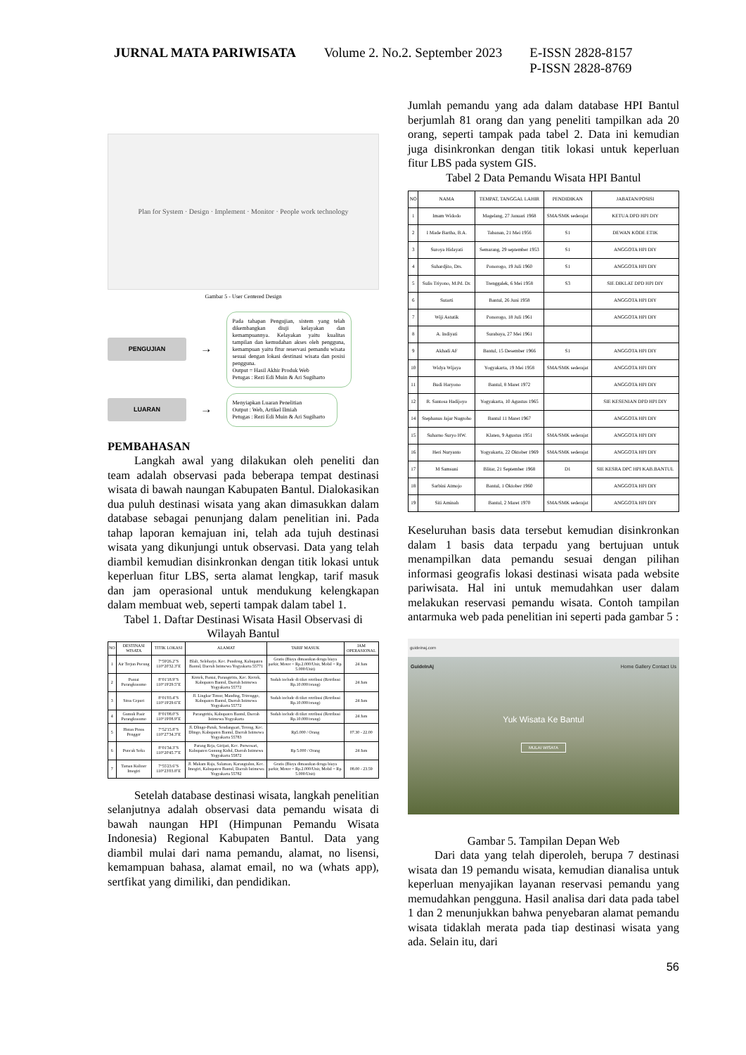| JURNAL MATA PARIWISATA | Volume 2. No.2. September 2023 | E-ISSN 2828-8157 P-ISSN 2828-8769 |
Plan for System · Design · Implement · Monitor · People work technology
Gambar 5 - User Centered Design
PENGUJIAN
→
Pada tahapan Pengujian, sistem yang telah dikembangkan diuji kelayakan dan kemampuannya. Kelayakan yaitu kualitas tampilan dan kemudahan akses oleh pengguna, kemampuan yaitu fitur reservasi pemandu wisata sesuai dengan lokasi destinasi wisata dan posisi pengguna.
Output = Hasil Akhir Produk Web
Petugas : Rezi Edi Muin & Ari Sugiharto
LUARAN
→
Menyiapkan Luaran Penelitian
Output : Web, Artikel Ilmiah
Petugas : Rezi Edi Muin & Ari Sugiharto
PEMBAHASAN
Langkah awal yang dilakukan oleh peneliti dan team adalah observasi pada beberapa tempat destinasi wisata di bawah naungan Kabupaten Bantul. Dialokasikan dua puluh destinasi wisata yang akan dimasukkan dalam database sebagai penunjang dalam penelitian ini. Pada tahap laporan kemajuan ini, telah ada tujuh destinasi wisata yang dikunjungi untuk observasi. Data yang telah diambil kemudian disinkronkan dengan titik lokasi untuk keperluan fitur LBS, serta alamat lengkap, tarif masuk dan jam operasional untuk mendukung kelengkapan dalam membuat web, seperti tampak dalam tabel 1.
Tabel 1. Daftar Destinasi Wisata Hasil Observasi di Wilayah Bantul
| NO | DESTINASI WISATA | TITIK LOKASI | ALAMAT | TARIF MASUK | JAM OPERASIONAL |
| --- | --- | --- | --- | --- | --- |
| 1 | Air Terjun Pucung | 7°59'26.2"S 110°20'32.3"E | Blali, Seloharjo, Kec. Pundong, Kabupaten Bantul, Daerah Istimewa Yogyakarta 55771 | Gratis (Biaya dimasukan denga biaya parkir, Motor = Rp.2.000/Unit, Mobil = Rp. 5.000/Unit) | 24 Jam |
| 2 | Pantai Parangkusumo | 8°01'18.9"S 110°19'29.5"E | Kretek, Pantai, Parangtritis, Kec. Kretek, Kabupaten Bantul, Daerah Istimewa Yogyakarta 55772 | Sudah include di tiket retribusi (Retribusi Rp.10.000/orang) | 24 Jam |
| 3 | Situs Cepuri | 8°01'03.4"S 110°19'29.6"E | Jl. Lingkar Timur, Manding, Trirenggo, Kabupaten Bantul, Daerah Istimewa Yogyakarta 55772 | Sudah include di tiket retribusi (Retribusi Rp.10.000/orang) | 24 Jam |
| 4 | Gumuk Pasir Parangkusumo | 8°01'08.0"S 110°19'08.9"E | Parangtritis, Kabupaten Bantul, Daerah Istimewa Yogyakarta | Sudah include di tiket retribusi (Retribusi Rp.10.000/orang) | 24 Jam |
| 5 | Hutan Pinus Pengger | 7°52'15.8"S 110°27'34.3"E | Jl. Dlingo-Patuk, Sendangsari, Terong, Kec. Dlingo, Kabupaten Bantul, Daerah Istimewa Yogyakarta 55783 | Rp5.000 / Orang | 07.30 - 22.00 |
| 6 | Puncak Soka | 8°01'34.3"S 110°20'45.7"E | Parang Reja, Girijati, Kec. Purwosari, Kabupaten Gunung Kidul, Daerah Istimewa Yogyakarta 55872 | Rp 5.000 / Orang | 24 Jam |
| 7 | Taman Kuliner Imogiri | 7°55'23.6"S 110°23'03.8"E | Jl. Makam Raja, Salaman, Karangtalun, Kec. Imogiri, Kabupaten Bantul, Daerah Istimewa Yogyakarta 55782 | Gratis (Biaya dimasukan denga biaya parkir, Motor = Rp.2.000/Unit, Mobil = Rp. 5.000/Unit) | 08.00 - 23.59 |
Setelah database destinasi wisata, langkah penelitian selanjutnya adalah observasi data pemandu wisata di bawah naungan HPI (Himpunan Pemandu Wisata Indonesia) Regional Kabupaten Bantul. Data yang diambil mulai dari nama pemandu, alamat, no lisensi, kemampuan bahasa, alamat email, no wa (whats app), sertfikat yang dimiliki, dan pendidikan.
Jumlah pemandu yang ada dalam database HPI Bantul berjumlah 81 orang dan yang peneliti tampilkan ada 20 orang, seperti tampak pada tabel 2. Data ini kemudian juga disinkronkan dengan titik lokasi untuk keperluan fitur LBS pada system GIS.
Tabel 2 Data Pemandu Wisata HPI Bantul
| NO | NAMA | TEMPAT, TANGGAL LAHIR | PENDIDIKAN | JABATAN/POSISI |
| --- | --- | --- | --- | --- |
| 1 | Imam Widodo | Magelang, 27 Januari 1968 | SMA/SMK sederajat | KETUA DPD HPI DIY |
| 2 | I Made Bartha, B.A. | Tabanan, 21 Mei 1956 | S1 | DEWAN KODE ETIK |
| 3 | Suroya Hidayati | Semarang, 29 september 1953 | S1 | ANGGOTA HPI DIY |
| 4 | Suhardjito, Drs. | Ponorogo, 19 Juli 1960 | S1 | ANGGOTA HPI DIY |
| 5 | Sulis Triyono, M.Pd. Dr. | Trenggalek, 6 Mei 1958 | S3 | SIE DIKLAT DPD HPI DIY |
| 6 | Sutarti | Bantul, 26 Juni 1958 | | ANGGOTA HPI DIY |
| 7 | Wiji Astutik | Ponorogo, 18 Juli 1961 | | ANGGOTA HPI DIY |
| 8 | A. Indiyati | Surabaya, 27 Mei 1961 | | |
| 9 | Akhadi AF | Bantul, 15 Desember 1966 | S1 | ANGGOTA HPI DIY |
| 10 | Widya Wijaya | Yogyakarta, 19 Mei 1958 | SMA/SMK sederajat | ANGGOTA HPI DIY |
| 11 | Budi Haryono | Bantul, 8 Maret 1972 | | ANGGOTA HPI DIY |
| 12 | R. Santosa Hadijoyo | Yogyakarta, 10 Agustus 1965 | | SIE KESENIAN DPD HPI DIY |
| 14 | Stephanus Jajar Nugroho | Bantul 11 Maret 1967 | | ANGGOTA HPI DIY |
| 15 | Suharno Suryo HW. | Klaten, 9 Agustus 1951 | SMA/SMK sederajat | ANGGOTA HPI DIY |
| 16 | Heri Nuryanto | Yogyakarta, 22 Oktober 1969 | SMA/SMK sederajat | ANGGOTA HPI DIY |
| 17 | M Samsuni | Blitar, 21 September 1968 | D1 | SIE KESRA DPC HPI KAB.BANTUL |
| 18 | Sarbini Atmojo | Bantul, 1 Oktober 1960 | | ANGGOTA HPI DIY |
| 19 | Siti Aminah | Bantul, 2 Maret 1970 | SMA/SMK sederajat | ANGGOTA HPI DIY |
Keseluruhan basis data tersebut kemudian disinkronkan dalam 1 basis data terpadu yang bertujuan untuk menampilkan data pemandu sesuai dengan pilihan informasi geografis lokasi destinasi wisata pada website pariwisata. Hal ini untuk memudahkan user dalam melakukan reservasi pemandu wisata. Contoh tampilan antarmuka web pada penelitian ini seperti pada gambar 5 :
guideinaj.com
GuideInAj Home Gallery Contact Us
Yuk Wisata Ke Bantul
MULAI WISATA
Gambar 5. Tampilan Depan Web
Dari data yang telah diperoleh, berupa 7 destinasi wisata dan 19 pemandu wisata, kemudian dianalisa untuk keperluan menyajikan layanan reservasi pemandu yang memudahkan pengguna. Hasil analisa dari data pada tabel 1 dan 2 menunjukkan bahwa penyebaran alamat pemandu wisata tidaklah merata pada tiap destinasi wisata yang ada. Selain itu, dari
56